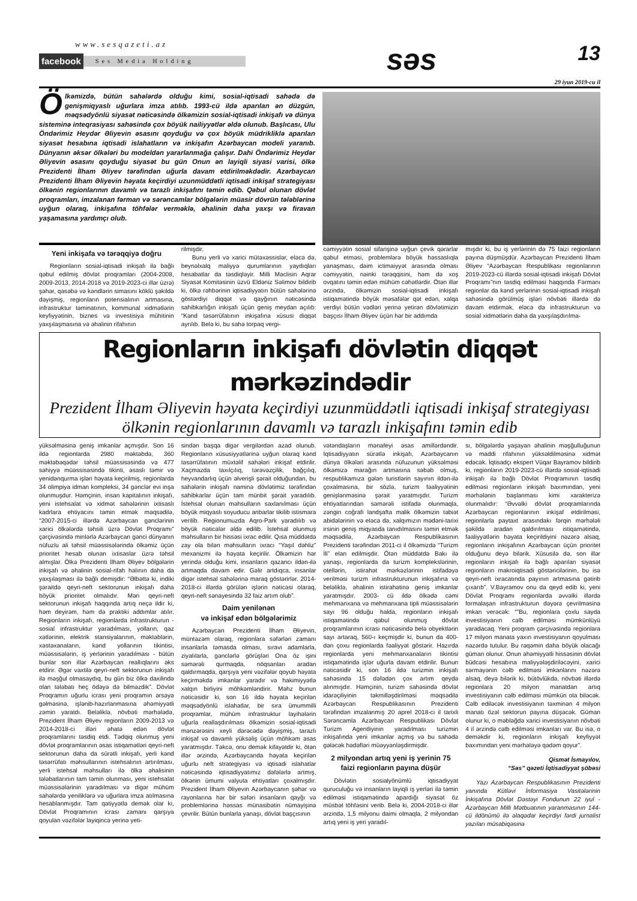www.sesqazeti.az
facebook Ses Media Holding
səs
13
29 iyun 2019-cu il
Ölkəmizdə, bütün sahələrdə olduğu kimi, sosial-iqtisadi sahədə də genişmiqyaslı uğurlara imza atılıb. 1993-cü ildə aparılan ən düzgün, məqsədyönlü siyasət nəticəsində ölkəmizin sosial-iqtisadi inkişafı və dünya sisteminə inteqrasiyası sahəsində çox böyük nailiyyətlər əldə olunub. Başlıcası, Ulu Öndərimiz Heydər Əliyevin əsasını qoyduğu və çox böyük müdrikliklə aparılan siyasət hesabına iqtisadi islahatların və inkişafın Azərbaycan modeli yaranıb. Dünyanın əksər ölkələri bu modeldən yararlanmağa çalışır. Dahi Öndərimiz Heydər Əliyevin əsasını qoyduğu siyasət bu gün Onun ən layiqli siyasi varisi, ölkə Prezidenti İlham Əliyev tərəfindən uğurla davam etdirilməkdədir. Azərbaycan Prezidenti İlham Əliyevin həyata keçirdiyi uzunmüddətli iqtisadi inkişaf strategiyası ölkənin regionlarının davamlı və tarazlı inkişafını təmin edib. Qəbul olunan dövlət proqramları, imzalanan fərman və sərəncamlar bölgələrin müasir dövrün tələblərinə uyğun olaraq, inkişafına töhfələr verməklə, əhalinin daha yaxşı və firavan yaşamasına yardımçı olub.
Yeni inkişafa və tərəqqiyə doğru
Regionların sosial-iqtisadi inkişafı ilə bağlı qəbul edilmiş dövlət proqramları (2004-2008, 2009-2013, 2014-2018 və 2019-2023-ci illər üzrə) şəhər, qəsəbə və kəndlərin simasını köklü şəkildə dəyişmiş, regionların potensialının artmasına, infrastruktur təminatının, kommunal xidmətlərin keyfiyyətinin, biznes və investisiya mühitinin yaxşılaşmasına və əhalinin rifahının
rilmişdir.
Bunu yerli və xarici mütəxəssislər, eləcə də, beynəlxalq maliyyə qurumlarının yaydıqları hesabatlar da təsdiqləyir. Milli Məclisin Aqrar Siyasət Komitəsinin üzvü Eldəniz Səlimov bildirib ki, ölkə rəhbərinin iqtisadiyyatın bütün sahələrinə göstərdiyi diqqət və qayğının nəticəsində sahibkarlığın inkişafı üçün geniş meydan açılıb: “Kənd təsərrüfatının inkişafına xüsusi diqqət ayrılıb. Belə ki, bu sahə torpaq vergi-
cəmiyyətin sosial sifarişinə uyğun çevik qərarlar qəbul etməsi, problemlərə böyük həssaslıqla yanaşması, daim ictimaiyyət arasında olması cəmiyyətin, nəinki tərəqqisini, həm də xoş ovqatını təmin edən mühüm cəhətlərdir. Ötən illər ərzində, ölkəmizin sosial-iqtisadi inkişafı istiqamətində böyük məsafələr qət edən, xalqa verdiyi bütün vədləri yerinə yetirən dövlətimizin başçısı İlham Əliyev üçün hər bir addımda
mışdır ki, bu iş yerlərinin də 75 faizi regionların payına düşmüşdür. Azərbaycan Prezidenti İlham Əliyev “Azərbaycan Respublikası regionlarının 2019-2023-cü illərdə sosial-iqtisadi inkişafı Dövlət Proqramı”nın təsdiq edilməsi haqqında Fərmanı regionlar da kənd yerlərinin sosial-iqtisadi inkişafı sahəsində görülmüş işləri növbəti illərdə də davam etdirmək, eləcə də infrastrukturun və sosial xidmətlərin daha da yaxşılaşdırılma-
Regionların inkişafı dövlətin diqqət mərkəzindədir
Prezident İlham Əliyevin həyata keçirdiyi uzunmüddətli iqtisadi inkişaf strategiyası ölkənin regionlarının davamlı və tarazlı inkişafını təmin edib
yüksəlməsinə geniş imkanlar açmışdır. Son 16 ildə regionlarda 2980 məktəbdə, 360 məktəbəqədər təhsil müəssisəsində və 477 səhiyyə müəssisəsində tikinti, əsaslı təmir və yenidənqurma işləri həyata keçirilmiş, regionlarda 34 olimpiya idman kompleksi, 34 gənclər evi inşa olunmuşdur. Həmçinin, insan kapitalının inkişafı, yeni istehsalat və xidmət sahələrinin ixtisaslı kadrlara ehtiyacını təmin etmək məqsədilə, “2007-2015-ci illərdə Azərbaycan gənclərinin xarici ölkələrdə təhsili üzrə Dövlət Proqramı” çərçivəsində minlərlə Azərbaycan gənci dünyanın nüfuzlu ali təhsil müəssisələrində ölkəmiz üçün prioritet hesab olunan ixtisaslar üzrə təhsil almışlar. Ölkə Prezidenti İlham Əliyev bölgələrin inkişafı və əhalinin sosial-rifah halının daha da yaxşılaşması ilə bağlı demişdir: “Əlbəttə ki, indiki şəraitdə qeyri-neft sektorunun inkişafı daha böyük prioritet olmalıdır. Mən qeyri-neft sektorunun inkişafı haqqında artıq neçə ildir ki, həm deyirəm, həm də praktiki addımlar atılır. Regionların inkişafı, regionlarda infrastrukturun - sosial infrastruktur yaradılması, yolların, qaz xətlərinin, elektrik stansiyalarının, məktəblərin, xəstəxanaların, kənd yollarının tikintisi, müəssisələrin, iş yerlərinin yaradılması - bütün bunlar son illər Azərbaycan reallıqlarını əks etdirir. Əgər vaxtilə qeyri-neft sektorunun inkişafı ilə məşğul olmasaydıq, bu gün biz ölkə daxilində olan tələbatı heç ödəyə də bilməzdik”. Dövlət Proqramın uğurlu icrası yeni proqramın ərsəyə gəlməsinə, işlənib-hazırlanmasına əhəmiyyətli zəmin yaratdı. Beləliklə, növbəti mərhələdə, Prezident İlham Əliyev regionların 2009-2013 və 2014-2018-ci illəri əhatə edən dövlət proqramlarını təsdiq etdi. Tədqiq olunmuş yeni dövlət proqramlarının əsas istiqamətləri qeyri-neft sektorunun daha da sürətli inkişafı, yerli kənd təsərrüfatı məhsullarının istehsalının artırılması, yerli istehsal məhsulları ilə ölkə əhalisinin tələbatlarının tam təmin olunması, yeni istehsalat müəssisələrinin yaradılması və digər mühüm sahələrdə yeniliklərə və uğurlara imza atılmasına hesablanmışdır. Tam qətiyyətlə demək olar ki, Dövlət Proqramının icrası zamanı qarşıya qoyulan vəzifələr layiqincə yerinə yeti-
sindən başqa digər vergilərdən azad olunub. Regionların xüsusiyyətlərinə uyğun olaraq kənd təsərrüfatının müxtəlif sahələri inkişaf etdirilir. Xaçmazda taxılçılıq, tərəvəzçilik, bağçılıq, heyvandarlıq üçün əlverişli şərait olduğundan, bu sahələrin inkişafı naminə dövlətimiz tərəfindən sahibkarlar üçün tam münbit şərait yaradılıb. İstehsal olunan məhsulların saxlanılması üçün böyük miqyaslı soyuducu anbarlar tikilib istismara verilib. Regionumuzda Aqro-Park yaradılıb və böyük nəticələr əldə edilib. İstehsal olunmuş məhsulların bir hissəsi ixrac edilir. Qısa müddətdə zay ola bilən məhsulların ixracı “Yaşıl dəhliz” mexanizmi ilə həyata keçirilir. Ölkəmizin hər yerində olduğu kimi, insanların qazancı ildən-ilə artmaqda davam edir. Gəlir artdıqca, insanlar digər istehsal sahələrinə maraq göstərirlər. 2014-2018-ci illərdə görülən işlərin nəticəsi olaraq, qeyri-neft sənayesində 32 faiz artım olub”.
Daim yenilənən
və inkişaf edən bölgələrimiz
Azərbaycan Prezidenti İlham Əliyevin, müntəzəm olaraq, regionlara səfərləri zamanı insanlarla təmasda olması, sıravi adamlarla, ziyalılarla, gənclərlə görüşləri Ona öz işini səmərəli qurmaqda, nöqsanları aradan qaldırmaqda, qarşıya yeni vəzifələr qoyub həyata keçirməkdə imkanlar yaradır və hakimiyyətlə xalqın birliyini möhkəmləndirir. Məhz bunun nəticəsidir ki, son 16 ildə həyata keçirilən məqsədyönlü islahatlar, bir sıra ümummilli proqramlar, mühüm infrastruktur layihələrin uğurla reallaşdırılması ölkəmizin sosial-iqtisadi mənzərəsini xeyli dərəcədə dəyişmiş, tarazlı inkişaf və davamlı yüksəliş üçün möhkəm əsas yaratmışdır. Təkcə, onu demək kifayətdir ki, ötən illər ərzində, Azərbaycanda həyata keçirilən uğurlu neft strategiyası və iqtisadi islahatlar nəticəsində iqtisadiyyatımız dəfələrlə artmış, ölkənin ümumi valyuta ehtiyatları çoxalmışdır. Prezident İlham Əliyevin Azərbaycanın şəhər və rayonlarına hər bir səfəri insanların qayğı və problemlərinə həssas münasibətin nümayişinə çevrilir. Bütün bunlarla yanaşı, dövlət başçısının
vətəndaşların mənafeyi əsas amillərdəndir. İqtisadiyyatın sürətlə inkişafı, Azərbaycanın dünya ölkələri arasında nüfuzunun yüksəlməsi ölkəmizə marağın artmasına səbəb olmuş, respublikamıza gələn turistlərin sayının ildən-ilə çoxalmasına, bir sözlə, turizm fəaliyyətinin genişlənməsinə şərait yaratmışdır. Turizm ehtiyatlarından səmərəli istifadə olunmaqla, zəngin coğrafi landşafta malik ölkəmizin təbiət abidələrinin və eləcə də, xalqımızın mədəni-tarixi irsinin geniş miqyasda tanıdılmasını təmin etmək məqsədilə, Azərbaycan Respublikasının Prezidenti tərəfindən 2011-ci il ölkəmizdə “Turizm İli” elan edilmişdir. Ötən müddətdə Bakı ilə yanaşı, regionlarda da turizm komplekslərinin, otellərin, istirahət mərkəzlərinin istifadəyə verilməsi turizm infrastrukturunun inkişafına və beləliklə, əhalinin istirahətinə geniş imkanlar yaratmışdır. 2003- cü ildə ölkədə cəmi mehmanxana və mehmanxana tipli müəssisələrin sayı 96 olduğu halda, regionların inkişafı istiqamətində qəbul olunmuş dövlət proqramlarının icrası nəticəsində belə obyektlərin sayı artaraq, 560-ı keçmişdir ki, bunun da 400-dən çoxu regionlarda fəaliyyət göstərir. Hazırda regionlarda yeni mehmanxanaların tikintisi istiqamətində işlər uğurla davam etdirilir. Bunun nəticəsidir ki, son 16 ildə turizmin inkişafı sahəsində 15 dəfədən çox artım qeydə alınmışdır. Həmçinin, turizm sahəsində dövlət idarəçiliyinin təkmilləşdirilməsi məqsədilə Azərbaycan Respublikasının Prezidenti tərəfindən imzalanmış 20 aprel 2018-ci il tarixli Sərəncamla Azərbaycan Respublikası Dövlət Turizm Agentliyinin yaradılması turizmin inkişafında yeni imkanlar açmış və bu sahədə gələcək hədəfləri müəyyənləşdirmişdir.
2 milyondan artıq yeni iş yerinin 75 faizi regionların payına düşür
Dövlətin sosialyönümlü iqtisadiyyat quruculuğu və insanların layiqli iş yerləri ilə təmin edilməsi istiqamətində apardığı siyasət öz müsbət töhfəsini verib. Belə ki, 2004-2018-ci illər ərzində, 1,5 milyonu daimi olmaqla, 2 milyondan artıq yeni iş yeri yaradıl-
sı, bölgələrdə yaşayan əhalinin məşğulluğunun və maddi rifahının yüksəldilməsinə xidmət edəcək. İqtisadçı ekspert Vüqar Bayramov bildirib ki, regionların 2019-2023-cü illərdə sosial-iqtisadi inkişafı ilə bağlı Dövlət Proqramının təsdiq edilməsi regionların inkişafı baxımından, yeni mərhələnin başlanması kimi xarakterizə olunmalıdır: “Əvvəlki dövlət proqramlarında Azərbaycan regionlarının inkişaf etdirilməsi, regionlarla paytaxt arasındakı fərqin mərhələli şəkildə aradan qaldırılması istiqamətində, fəaliyyətlərin həyata keçirildiyini nəzərə alsaq, regionların inkişafının Azərbaycan üçün prioritet olduğunu deyə bilərik. Xüsusilə də, son illər regionların inkişafı ilə bağlı aparılan siyasət regionların makroiqtisadi göstəricilərinin, bu isə qeyri-neft ixracatında payının artmasına gətirib çıxarıb”. V.Bayramov onu da qeyd edib ki, yeni Dövlət Proqramı regionlarda əvvəlki illərdə formalaşan infrastrukturun dəyərə çevrilməsinə imkan verəcək: “”Bu, regionlara çoxlu sayda investisiyanın cəlb edilməsi mümkünlüyü yaradacaq. Yeni proqram çərçivəsində regionlara 17 milyon manata yaxın investisiyanın qoyulması nəzərdə tutulur. Bu rəqəmin daha böyük olacağı güman olunur. Onun əhəmiyyətli hissəsinin dövlət büdcəsi hesabına maliyyələşdiriləcəyini, xarici sərmayənin cəlb edilməsi imkanlarını nəzərə alsaq, deyə bilərik ki, bütövlükdə, növbəti illərdə regionlara 20 milyon manatdan artıq investisiyanın cəlb edilməsi mümkün ola biləcək. Cəlb ediləcək investisiyanın təxminən 4 milyon manatı özəl sektorun payına düşəcək. Güman olunur ki, o məbləğdə xarici investisiyanın növbəti 4 il ərzində cəlb edilməsi imkanları var. Bu isə, o deməkdir ki, regionların inkişafı keyfiyyət baxımından yeni mərhələyə qədəm qoyur”.
Qismət İsmayılov,
“Səs” qəzeti İqtisadiyyat şöbəsi
Yazı Azərbaycan Respublikasının Prezidenti yanında Kütləvi İnformasiya Vasitələrinin İnkişafına Dövlət Dəstəyi Fondunun 22 iyul - Azərbaycan Milli Mətbuatının yaranmasının 144-cü ildönümü ilə əlaqədar keçirdiyi fərdi jurnalist yazıları müsabiqəsinə